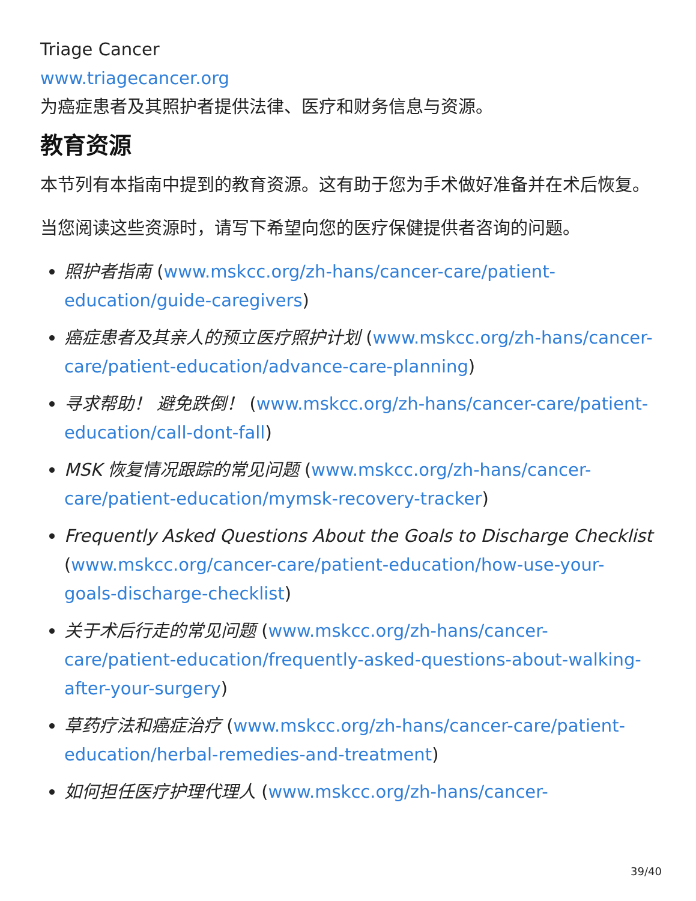Triage Cancer
www.triagecancer.org
为癌症患者及其照护者提供法律、医疗和财务信息与资源。
教育资源
本节列有本指南中提到的教育资源。这有助于您为手术做好准备并在术后恢复。
当您阅读这些资源时，请写下希望向您的医疗保健提供者咨询的问题。
照护者指南 (www.mskcc.org/zh-hans/cancer-care/patient-education/guide-caregivers)
癌症患者及其亲人的预立医疗照护计划 (www.mskcc.org/zh-hans/cancer-care/patient-education/advance-care-planning)
寻求帮助！ 避免跌倒！ (www.mskcc.org/zh-hans/cancer-care/patient-education/call-dont-fall)
MSK 恢复情况跟踪的常见问题 (www.mskcc.org/zh-hans/cancer-care/patient-education/mymsk-recovery-tracker)
Frequently Asked Questions About the Goals to Discharge Checklist (www.mskcc.org/cancer-care/patient-education/how-use-your-goals-discharge-checklist)
关于术后行走的常见问题 (www.mskcc.org/zh-hans/cancer-care/patient-education/frequently-asked-questions-about-walking-after-your-surgery)
草药疗法和癌症治疗 (www.mskcc.org/zh-hans/cancer-care/patient-education/herbal-remedies-and-treatment)
如何担任医疗护理代理人 (www.mskcc.org/zh-hans/cancer-
39/40